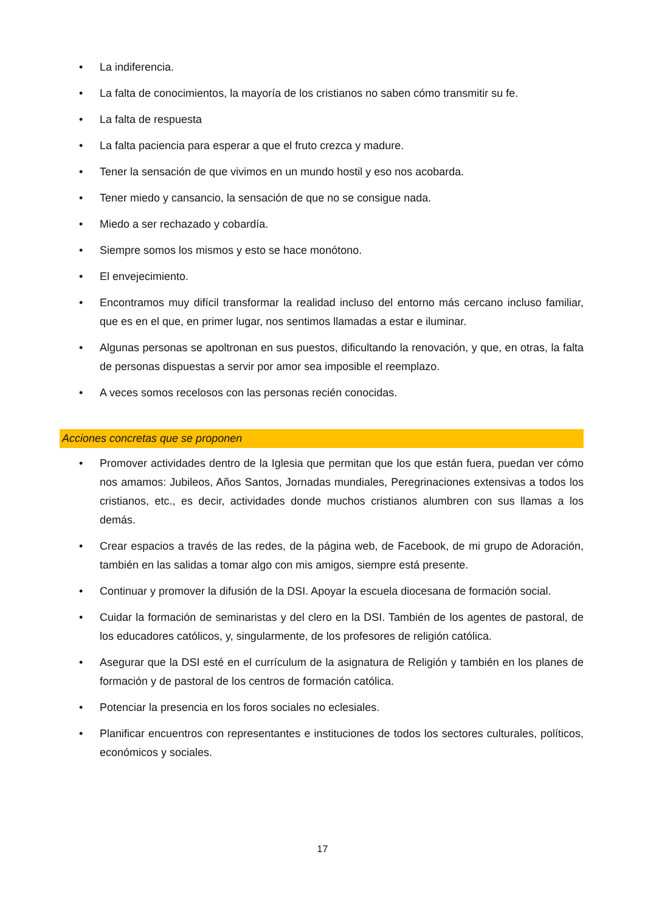• La indiferencia.
• La falta de conocimientos, la mayoría de los cristianos no saben cómo transmitir su fe.
• La falta de respuesta
• La falta paciencia para esperar a que el fruto crezca y madure.
• Tener la sensación de que vivimos en un mundo hostil y eso nos acobarda.
• Tener miedo y cansancio, la sensación de que no se consigue nada.
• Miedo a ser rechazado y cobardía.
• Siempre somos los mismos y esto se hace monótono.
• El envejecimiento.
• Encontramos muy difícil transformar la realidad incluso del entorno más cercano incluso familiar, que es en el que, en primer lugar, nos sentimos llamadas a estar e iluminar.
• Algunas personas se apoltronan en sus puestos, dificultando la renovación, y que, en otras, la falta de personas dispuestas a servir por amor sea imposible el reemplazo.
• A veces somos recelosos con las personas recién conocidas.
Acciones concretas que se proponen
• Promover actividades dentro de la Iglesia que permitan que los que están fuera, puedan ver cómo nos amamos: Jubileos, Años Santos, Jornadas mundiales, Peregrinaciones extensivas a todos los cristianos, etc., es decir, actividades donde muchos cristianos alumbren con sus llamas a los demás.
• Crear espacios a través de las redes, de la página web, de Facebook, de mi grupo de Adoración, también en las salidas a tomar algo con mis amigos, siempre está presente.
• Continuar y promover la difusión de la DSI. Apoyar la escuela diocesana de formación social.
• Cuidar la formación de seminaristas y del clero en la DSI. También de los agentes de pastoral, de los educadores católicos, y, singularmente, de los profesores de religión católica.
• Asegurar que la DSI esté en el currículum de la asignatura de Religión y también en los planes de formación y de pastoral de los centros de formación católica.
• Potenciar la presencia en los foros sociales no eclesiales.
• Planificar encuentros con representantes e instituciones de todos los sectores culturales, políticos, económicos y sociales.
17